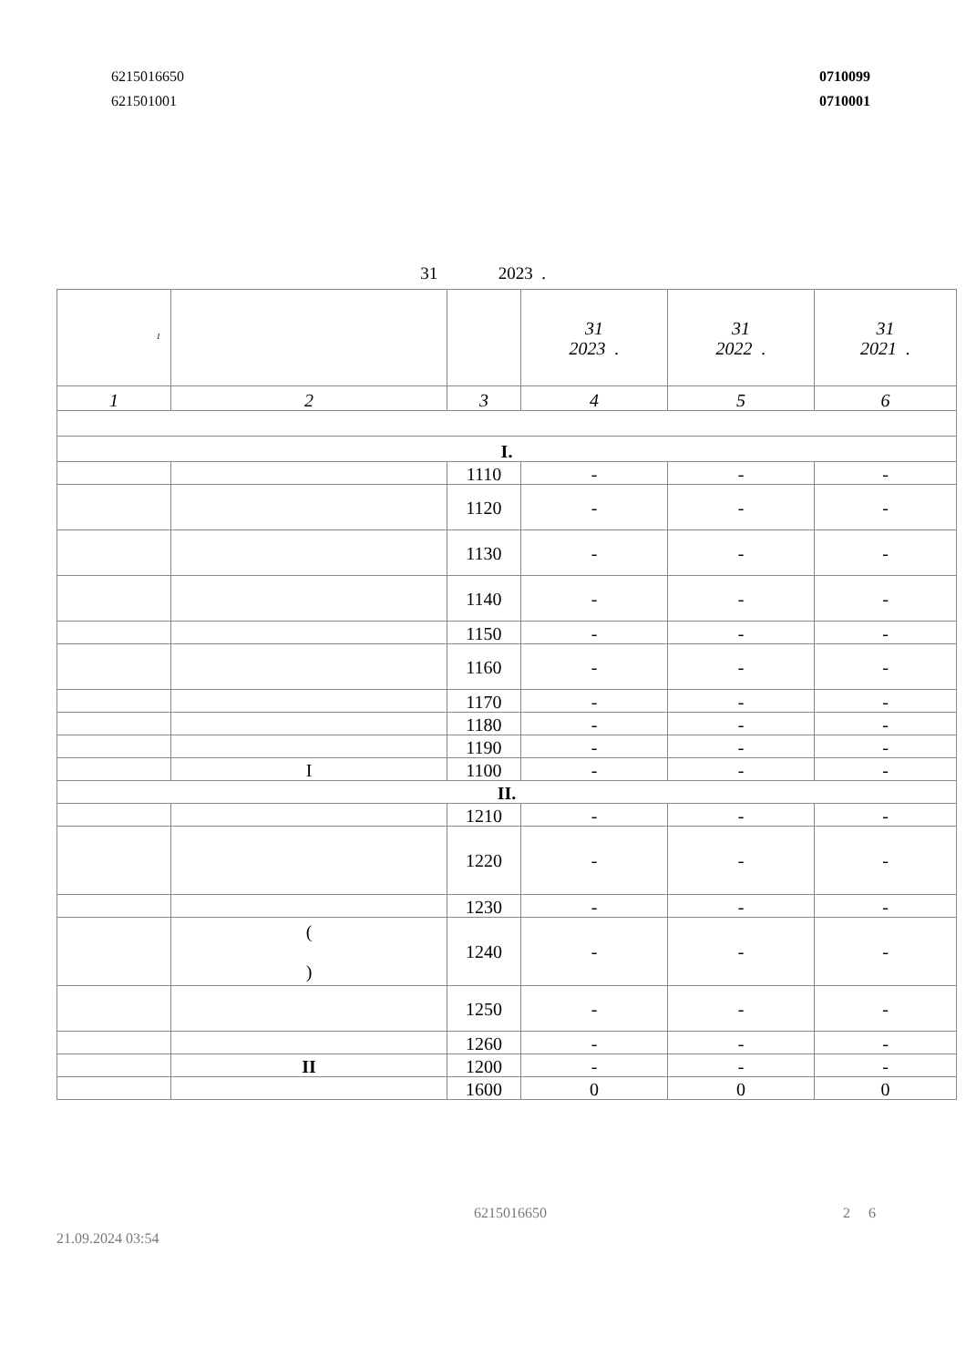6215016650
621501001
0710099
0710001
31 2023 .
| <sup>1</sup> | | | 31 2023 . | 31 2022 . | 31 2021 . |
| 1 | 2 | 3 | 4 | 5 | 6 |
| I. | | | | | |
| | | 1110 | - | - | - |
| | | 1120 | - | - | - |
| | | 1130 | - | - | - |
| | | 1140 | - | - | - |
| | | 1150 | - | - | - |
| | | 1160 | - | - | - |
| | | 1170 | - | - | - |
| | | 1180 | - | - | - |
| | | 1190 | - | - | - |
| | I | 1100 | - | - | - |
| II. | | | | | |
| | | 1210 | - | - | - |
| | | 1220 | - | - | - |
| | | 1230 | - | - | - |
| | ( ) | 1240 | - | - | - |
| | | 1250 | - | - | - |
| | | 1260 | - | - | - |
| | II | 1200 | - | - | - |
| | | 1600 | 0 | 0 | 0 |
6215016650 2 6
21.09.2024 03:54